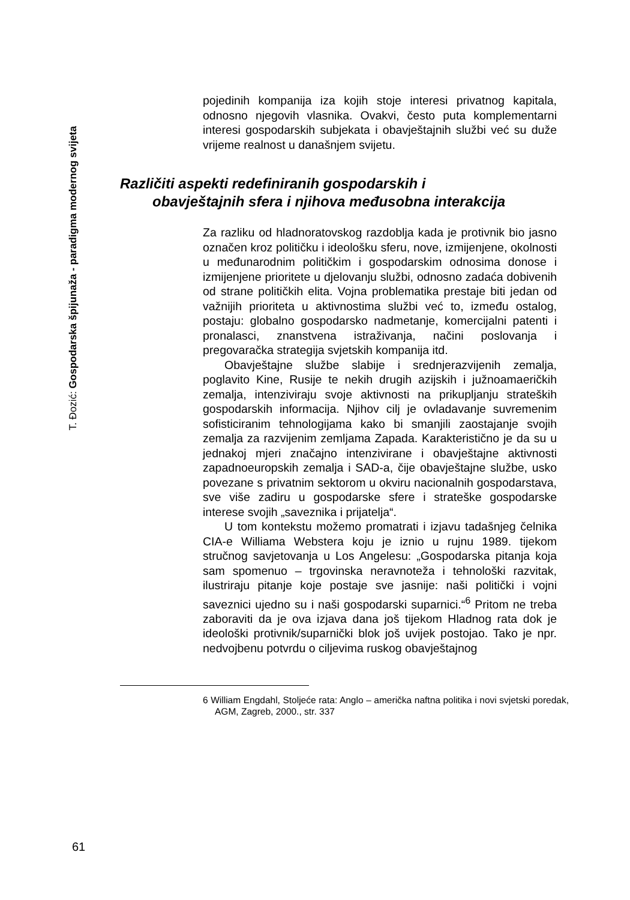T. Đozić: Gospodarska špijunaža - paradigma modernog svijeta
pojedinih kompanija iza kojih stoje interesi privatnog kapitala, odnosno njegovih vlasnika. Ovakvi, često puta komplementarni interesi gospodarskih subjekata i obavještajnih službi već su duže vrijeme realnost u današnjem svijetu.
Različiti aspekti redefiniranih gospodarskih i
obavještajnih sfera i njihova međusobna interakcija
Za razliku od hladnoratovskog razdoblja kada je protivnik bio jasno označen kroz političku i ideološku sferu, nove, izmijenjene, okolnosti u međunarodnim političkim i gospodarskim odnosima donose i izmijenjene prioritete u djelovanju službi, odnosno zadaća dobivenih od strane političkih elita. Vojna problematika prestaje biti jedan od važnijih prioriteta u aktivnostima službi već to, između ostalog, postaju: globalno gospodarsko nadmetanje, komercijalni patenti i pronalasci, znanstvena istraživanja, načini poslovanja i pregovaračka strategija svjetskih kompanija itd.
Obavještajne službe slabije i srednjerazvijenih zemalja, poglavito Kine, Rusije te nekih drugih azijskih i južnoamaeričkih zemalja, intenziviraju svoje aktivnosti na prikupljanju strateških gospodarskih informacija. Njihov cilj je ovladavanje suvremenim sofisticiranim tehnologijama kako bi smanjili zaostajanje svojih zemalja za razvijenim zemljama Zapada. Karakteristično je da su u jednakoj mjeri značajno intenzivirane i obavještajne aktivnosti zapadnoeuropskih zemalja i SAD-a, čije obavještajne službe, usko povezane s privatnim sektorom u okviru nacionalnih gospodarstava, sve više zadiru u gospodarske sfere i strateške gospodarske interese svojih „saveznika i prijatelja“.
U tom kontekstu možemo promatrati i izjavu tadašnjeg čelnika CIA-e Williama Webstera koju je iznio u rujnu 1989. tijekom stručnog savjetovanja u Los Angelesu: „Gospodarska pitanja koja sam spomenuo – trgovinska neravnoteža i tehnološki razvitak, ilustriraju pitanje koje postaje sve jasnije: naši politički i vojni saveznici ujedno su i naši gospodarski suparnici.“<sup>6</sup> Pritom ne treba zaboraviti da je ova izjava dana još tijekom Hladnog rata dok je ideološki protivnik/suparnički blok još uvijek postojao. Tako je npr. nedvojbenu potvrdu o ciljevima ruskog obavještajnog
6 William Engdahl, Stoljeće rata: Anglo – američka naftna politika i novi svjetski poredak, AGM, Zagreb, 2000., str. 337
61